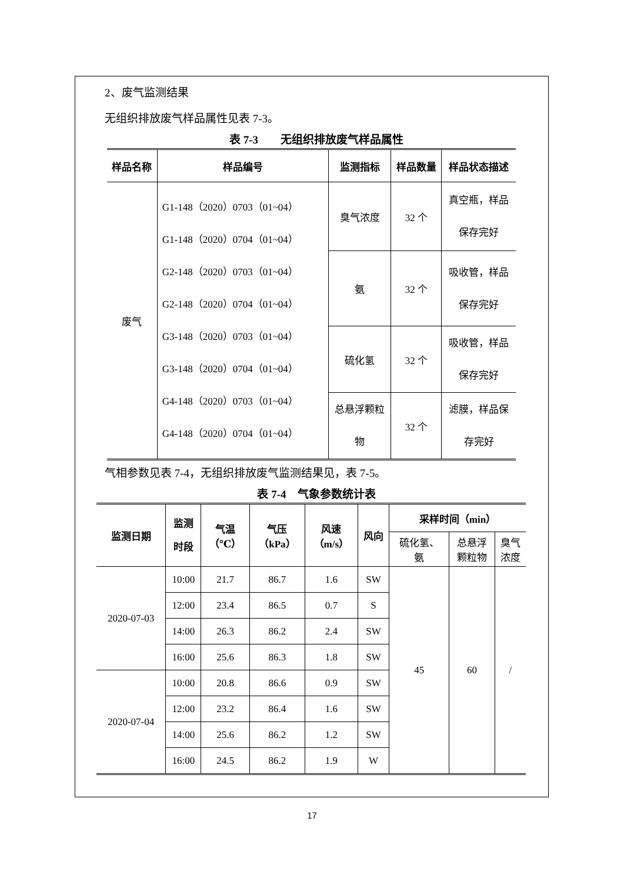2、废气监测结果
无组织排放废气样品属性见表 7-3。
表 7-3　　无组织排放废气样品属性
| 样品名称 | 样品编号 | 监测指标 | 样品数量 | 样品状态描述 |
| --- | --- | --- | --- | --- |
| 废气 | G1-148（2020）0703（01~04） G1-148（2020）0704（01~04） G2-148（2020）0703（01~04） G2-148（2020）0704（01~04） G3-148（2020）0703（01~04） G3-148（2020）0704（01~04） G4-148（2020）0703（01~04） G4-148（2020）0704（01~04） | 臭气浓度 | 32 个 | 真空瓶，样品 保存完好 |
| | | 氨 | 32 个 | 吸收管，样品 保存完好 |
| | | 硫化氢 | 32 个 | 吸收管，样品 保存完好 |
| | | 总悬浮颗粒 物 | 32 个 | 滤膜，样品保 存完好 |
气相参数见表 7-4，无组织排放废气监测结果见，表 7-5。
表 7-4　气象参数统计表
| 监测日期 | 监测 时段 | 气温 （℃） | 气压 （kPa） | 风速 （m/s） | 风向 | 采样时间（min） | | |
| --- | --- | --- | --- | --- | --- | --- | --- | --- |
| | | | | | | 硫化氢、 氨 | 总悬浮 颗粒物 | 臭气 浓度 |
| 2020-07-03 | 10:00 | 21.7 | 86.7 | 1.6 | SW | 45 | 60 | / |
| | 12:00 | 23.4 | 86.5 | 0.7 | S | | | |
| | 14:00 | 26.3 | 86.2 | 2.4 | SW | | | |
| | 16:00 | 25.6 | 86.3 | 1.8 | SW | | | |
| 2020-07-04 | 10:00 | 20.8 | 86.6 | 0.9 | SW | | | |
| | 12:00 | 23.2 | 86.4 | 1.6 | SW | | | |
| | 14:00 | 25.6 | 86.2 | 1.2 | SW | | | |
| | 16:00 | 24.5 | 86.2 | 1.9 | W | | | |
17